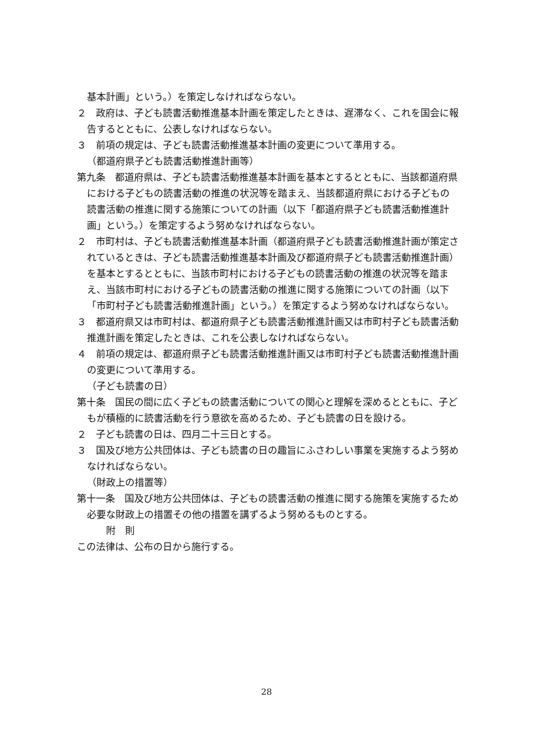基本計画」という。）を策定しなければならない。
２　政府は、子ども読書活動推進基本計画を策定したときは、遅滞なく、これを国会に報告するとともに、公表しなければならない。
３　前項の規定は、子ども読書活動推進基本計画の変更について準用する。
（都道府県子ども読書活動推進計画等）
第九条　都道府県は、子ども読書活動推進基本計画を基本とするとともに、当該都道府県における子どもの読書活動の推進の状況等を踏まえ、当該都道府県における子どもの読書活動の推進に関する施策についての計画（以下「都道府県子ども読書活動推進計画」という。）を策定するよう努めなければならない。
２　市町村は、子ども読書活動推進基本計画（都道府県子ども読書活動推進計画が策定されているときは、子ども読書活動推進基本計画及び都道府県子ども読書活動推進計画）を基本とするとともに、当該市町村における子どもの読書活動の推進の状況等を踏まえ、当該市町村における子どもの読書活動の推進に関する施策についての計画（以下「市町村子ども読書活動推進計画」という。）を策定するよう努めなければならない。
３　都道府県又は市町村は、都道府県子ども読書活動推進計画又は市町村子ども読書活動推進計画を策定したときは、これを公表しなければならない。
４　前項の規定は、都道府県子ども読書活動推進計画又は市町村子ども読書活動推進計画の変更について準用する。
（子ども読書の日）
第十条　国民の間に広く子どもの読書活動についての関心と理解を深めるとともに、子どもが積極的に読書活動を行う意欲を高めるため、子ども読書の日を設ける。
２　子ども読書の日は、四月二十三日とする。
３　国及び地方公共団体は、子ども読書の日の趣旨にふさわしい事業を実施するよう努めなければならない。
（財政上の措置等）
第十一条　国及び地方公共団体は、子どもの読書活動の推進に関する施策を実施するため必要な財政上の措置その他の措置を講ずるよう努めるものとする。
附　則
この法律は、公布の日から施行する。
28